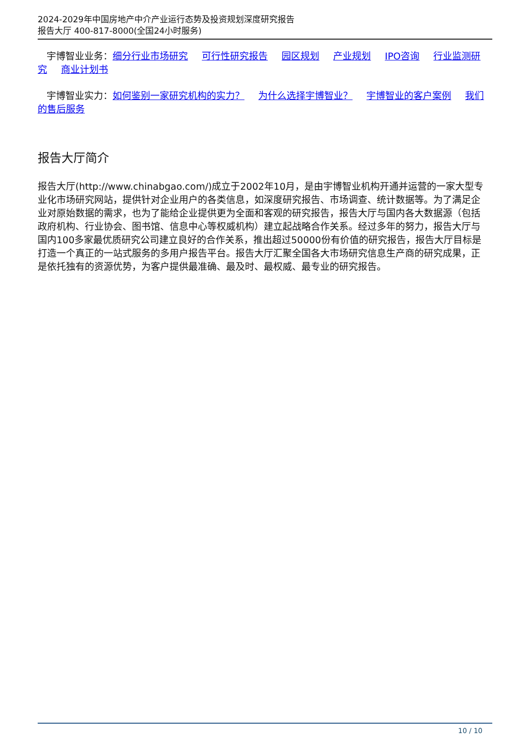2024-2029年中国房地产中介产业运行态势及投资规划深度研究报告
报告大厅 400-817-8000(全国24小时服务)
宇博智业业务：细分行业市场研究 可行性研究报告 园区规划 产业规划 IPO咨询 行业监测研究 商业计划书
宇博智业实力：如何鉴别一家研究机构的实力？ 为什么选择宇博智业？ 宇博智业的客户案例 我们的售后服务
报告大厅简介
报告大厅(http://www.chinabgao.com/)成立于2002年10月，是由宇博智业机构开通并运营的一家大型专业化市场研究网站，提供针对企业用户的各类信息，如深度研究报告、市场调查、统计数据等。为了满足企业对原始数据的需求，也为了能给企业提供更为全面和客观的研究报告，报告大厅与国内各大数据源（包括政府机构、行业协会、图书馆、信息中心等权威机构）建立起战略合作关系。经过多年的努力，报告大厅与国内100多家最优质研究公司建立良好的合作关系，推出超过50000份有价值的研究报告，报告大厅目标是打造一个真正的一站式服务的多用户报告平台。报告大厅汇聚全国各大市场研究信息生产商的研究成果，正是依托独有的资源优势，为客户提供最准确、最及时、最权威、最专业的研究报告。
10 / 10